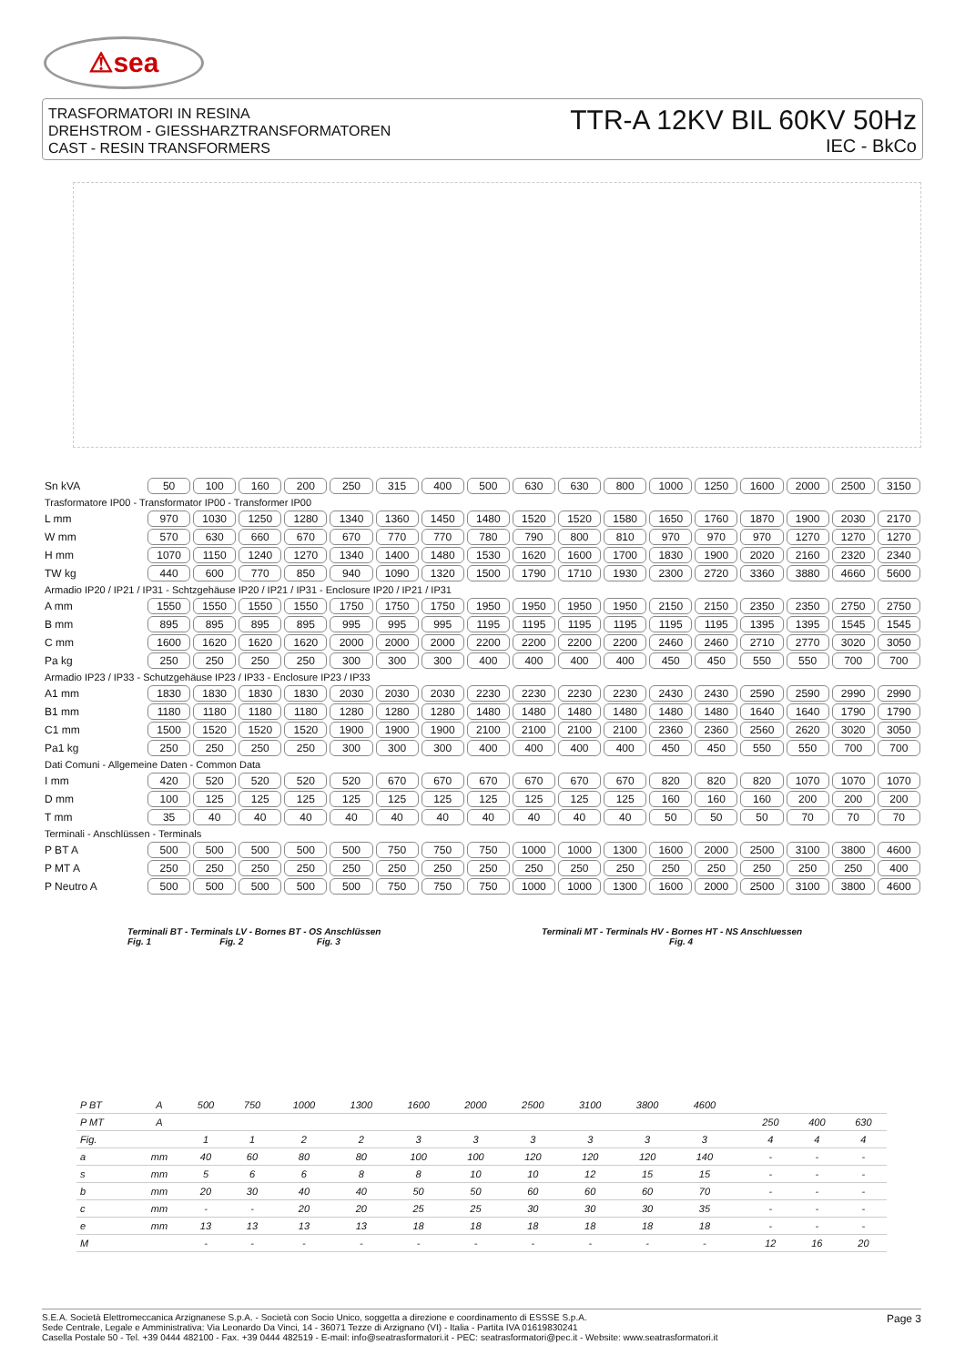⚠sea
TRASFORMATORI IN RESINA
DREHSTROM - GIESSHARZTRANSFORMATOREN
CAST - RESIN TRANSFORMERS
TTR-A 12KV BIL 60KV 50Hz
IEC - BkCo
| Sn kVA | 50 | 100 | 160 | 200 | 250 | 315 | 400 | 500 | 630 | 630 | 800 | 1000 | 1250 | 1600 | 2000 | 2500 | 3150 |
| Trasformatore IP00 - Transformator IP00 - Transformer IP00 | | | | | | | | | | | | | | | | | |
| L mm | 970 | 1030 | 1250 | 1280 | 1340 | 1360 | 1450 | 1480 | 1520 | 1520 | 1580 | 1650 | 1760 | 1870 | 1900 | 2030 | 2170 |
| W mm | 570 | 630 | 660 | 670 | 670 | 770 | 770 | 780 | 790 | 800 | 810 | 970 | 970 | 970 | 1270 | 1270 | 1270 |
| H mm | 1070 | 1150 | 1240 | 1270 | 1340 | 1400 | 1480 | 1530 | 1620 | 1600 | 1700 | 1830 | 1900 | 2020 | 2160 | 2320 | 2340 |
| TW kg | 440 | 600 | 770 | 850 | 940 | 1090 | 1320 | 1500 | 1790 | 1710 | 1930 | 2300 | 2720 | 3360 | 3880 | 4660 | 5600 |
| Armadio IP20 / IP21 / IP31 - Schtzgehäuse IP20 / IP21 / IP31 - Enclosure IP20 / IP21 / IP31 | | | | | | | | | | | | | | | | | |
| A mm | 1550 | 1550 | 1550 | 1550 | 1750 | 1750 | 1750 | 1950 | 1950 | 1950 | 1950 | 2150 | 2150 | 2350 | 2350 | 2750 | 2750 |
| B mm | 895 | 895 | 895 | 895 | 995 | 995 | 995 | 1195 | 1195 | 1195 | 1195 | 1195 | 1195 | 1395 | 1395 | 1545 | 1545 |
| C mm | 1600 | 1620 | 1620 | 1620 | 2000 | 2000 | 2000 | 2200 | 2200 | 2200 | 2200 | 2460 | 2460 | 2710 | 2770 | 3020 | 3050 |
| Pa kg | 250 | 250 | 250 | 250 | 300 | 300 | 300 | 400 | 400 | 400 | 400 | 450 | 450 | 550 | 550 | 700 | 700 |
| Armadio IP23 / IP33 - Schutzgehäuse IP23 / IP33 - Enclosure IP23 / IP33 | | | | | | | | | | | | | | | | | |
| A1 mm | 1830 | 1830 | 1830 | 1830 | 2030 | 2030 | 2030 | 2230 | 2230 | 2230 | 2230 | 2430 | 2430 | 2590 | 2590 | 2990 | 2990 |
| B1 mm | 1180 | 1180 | 1180 | 1180 | 1280 | 1280 | 1280 | 1480 | 1480 | 1480 | 1480 | 1480 | 1480 | 1640 | 1640 | 1790 | 1790 |
| C1 mm | 1500 | 1520 | 1520 | 1520 | 1900 | 1900 | 1900 | 2100 | 2100 | 2100 | 2100 | 2360 | 2360 | 2560 | 2620 | 3020 | 3050 |
| Pa1 kg | 250 | 250 | 250 | 250 | 300 | 300 | 300 | 400 | 400 | 400 | 400 | 450 | 450 | 550 | 550 | 700 | 700 |
| Dati Comuni - Allgemeine Daten - Common Data | | | | | | | | | | | | | | | | | |
| I mm | 420 | 520 | 520 | 520 | 520 | 670 | 670 | 670 | 670 | 670 | 670 | 820 | 820 | 820 | 1070 | 1070 | 1070 |
| D mm | 100 | 125 | 125 | 125 | 125 | 125 | 125 | 125 | 125 | 125 | 125 | 160 | 160 | 160 | 200 | 200 | 200 |
| T mm | 35 | 40 | 40 | 40 | 40 | 40 | 40 | 40 | 40 | 40 | 40 | 50 | 50 | 50 | 70 | 70 | 70 |
| Terminali - Anschlüssen - Terminals | | | | | | | | | | | | | | | | | |
| P BT A | 500 | 500 | 500 | 500 | 500 | 750 | 750 | 750 | 1000 | 1000 | 1300 | 1600 | 2000 | 2500 | 3100 | 3800 | 4600 |
| P MT A | 250 | 250 | 250 | 250 | 250 | 250 | 250 | 250 | 250 | 250 | 250 | 250 | 250 | 250 | 250 | 250 | 400 |
| P Neutro A | 500 | 500 | 500 | 500 | 500 | 750 | 750 | 750 | 1000 | 1000 | 1300 | 1600 | 2000 | 2500 | 3100 | 3800 | 4600 |
Terminali BT - Terminals LV - Bornes BT - OS Anschlüssen
Fig. 1 Fig. 2 Fig. 3
Terminali MT - Terminals HV - Bornes HT - NS Anschluessen
Fig. 4
| P BT | A | 500 | 750 | 1000 | 1300 | 1600 | 2000 | 2500 | 3100 | 3800 | 4600 | | | | |
| P MT | A | | | | | | | | | | | | 250 | 400 | 630 |
| Fig. | | 1 | 1 | 2 | 2 | 3 | 3 | 3 | 3 | 3 | 3 | | 4 | 4 | 4 |
| a | mm | 40 | 60 | 80 | 80 | 100 | 100 | 120 | 120 | 120 | 140 | | - | - | - |
| s | mm | 5 | 6 | 6 | 8 | 8 | 10 | 10 | 12 | 15 | 15 | | - | - | - |
| b | mm | 20 | 30 | 40 | 40 | 50 | 50 | 60 | 60 | 60 | 70 | | - | - | - |
| c | mm | - | - | 20 | 20 | 25 | 25 | 30 | 30 | 30 | 35 | | - | - | - |
| e | mm | 13 | 13 | 13 | 13 | 18 | 18 | 18 | 18 | 18 | 18 | | - | - | - |
| M | | - | - | - | - | - | - | - | - | - | - | | 12 | 16 | 20 |
S.E.A. Società Elettromeccanica Arzignanese S.p.A. - Società con Socio Unico, soggetta a direzione e coordinamento di ESSSE S.p.A.
Sede Centrale, Legale e Amministrativa: Via Leonardo Da Vinci, 14 - 36071 Tezze di Arzignano (VI) - Italia - Partita IVA 01619830241
Casella Postale 50 - Tel. +39 0444 482100 - Fax. +39 0444 482519 - E-mail: info@seatrasformatori.it - PEC: seatrasformatori@pec.it - Website: www.seatrasformatori.it
Page 3